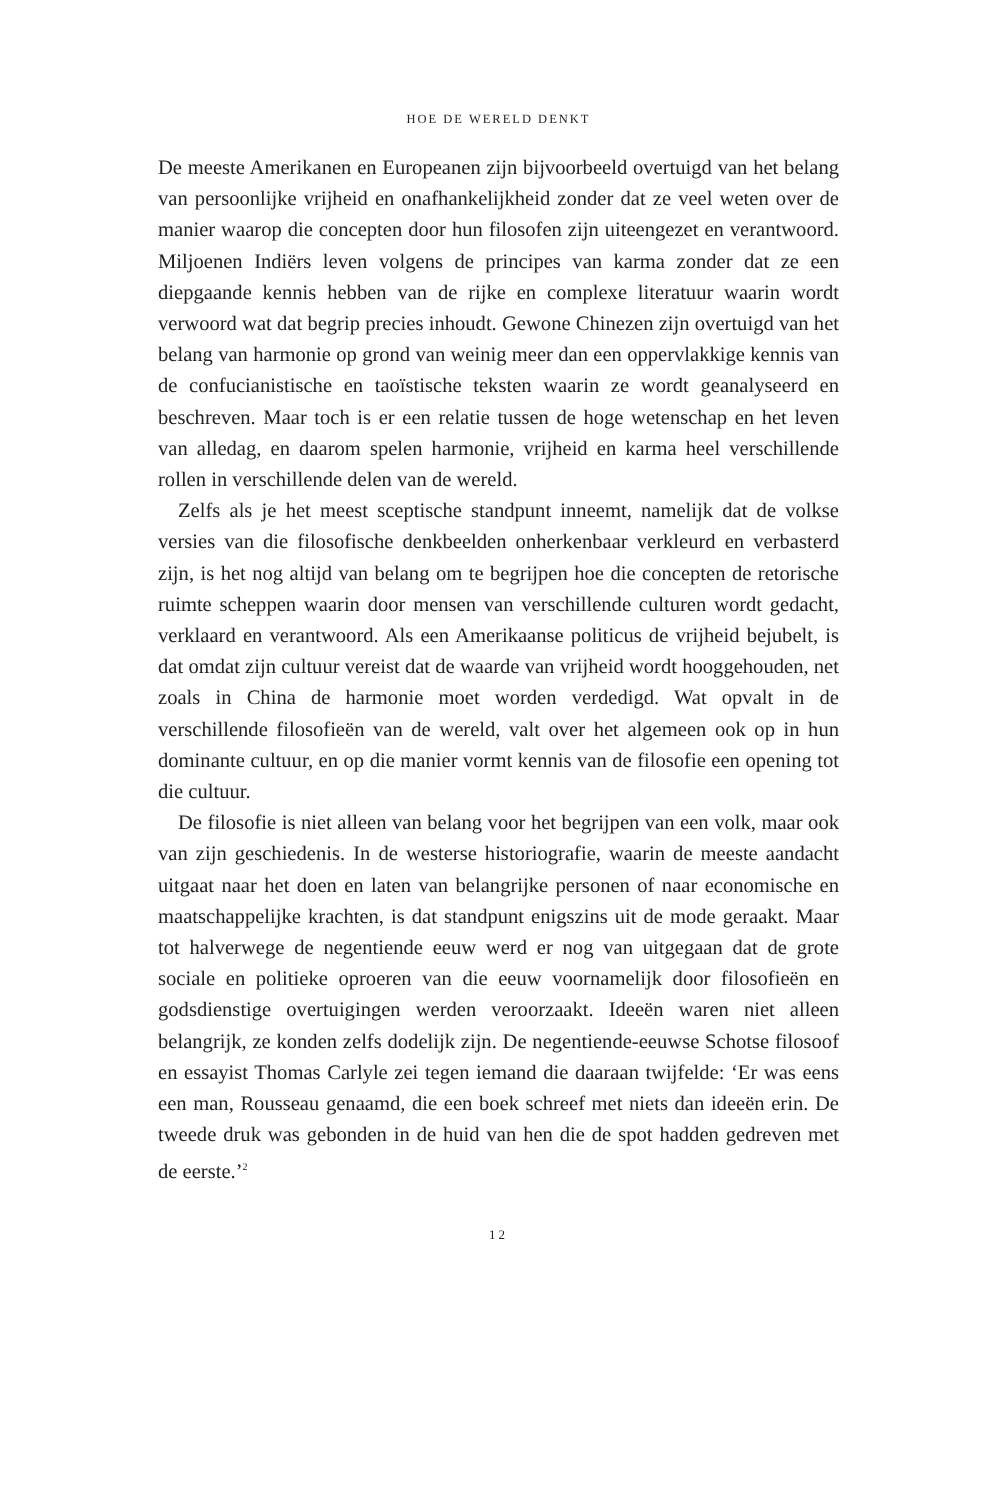HOE DE WERELD DENKT
De meeste Amerikanen en Europeanen zijn bijvoorbeeld overtuigd van het belang van persoonlijke vrijheid en onafhankelijkheid zonder dat ze veel weten over de manier waarop die concepten door hun filosofen zijn uiteengezet en verantwoord. Miljoenen Indiërs leven volgens de princi­pes van karma zonder dat ze een diepgaande kennis hebben van de rijke en complexe literatuur waarin wordt verwoord wat dat begrip precies in­houdt. Gewone Chinezen zijn overtuigd van het belang van harmonie op grond van weinig meer dan een oppervlakkige kennis van de confu­cianistische en taoïstische teksten waarin ze wordt geanalyseerd en be­schreven. Maar toch is er een relatie tussen de hoge wetenschap en het leven van alledag, en daarom spelen harmonie, vrijheid en karma heel verschillende rollen in verschillende delen van de wereld.
Zelfs als je het meest sceptische standpunt inneemt, namelijk dat de volkse versies van die filosofische denkbeelden onherkenbaar ver­kleurd en verbasterd zijn, is het nog altijd van belang om te begrijpen hoe die concepten de retorische ruimte scheppen waarin door mensen van verschillende culturen wordt gedacht, verklaard en verantwoord. Als een Amerikaanse politicus de vrijheid bejubelt, is dat omdat zijn cultuur vereist dat de waarde van vrijheid wordt hooggehouden, net zoals in China de harmonie moet worden verdedigd. Wat opvalt in de verschillende filosofieën van de wereld, valt over het algemeen ook op in hun dominante cultuur, en op die manier vormt kennis van de filo­sofie een opening tot die cultuur.
De filosofie is niet alleen van belang voor het begrijpen van een volk, maar ook van zijn geschiedenis. In de westerse historiografie, waarin de meeste aandacht uitgaat naar het doen en laten van belangrijke per­sonen of naar economische en maatschappelijke krachten, is dat stand­punt enigszins uit de mode geraakt. Maar tot halverwege de negentien­de eeuw werd er nog van uitgegaan dat de grote sociale en politieke oproeren van die eeuw voornamelijk door filosofieën en godsdienstige overtuigingen werden veroorzaakt. Ideeën waren niet alleen belangrijk, ze konden zelfs dodelijk zijn. De negentiende-eeuwse Schotse filosoof en essayist Thomas Carlyle zei tegen iemand die daaraan twijfelde: ‘Er was eens een man, Rousseau genaamd, die een boek schreef met niets dan ideeën erin. De tweede druk was gebonden in de huid van hen die de spot hadden gedreven met de eerste.’<sup>2</sup>
12